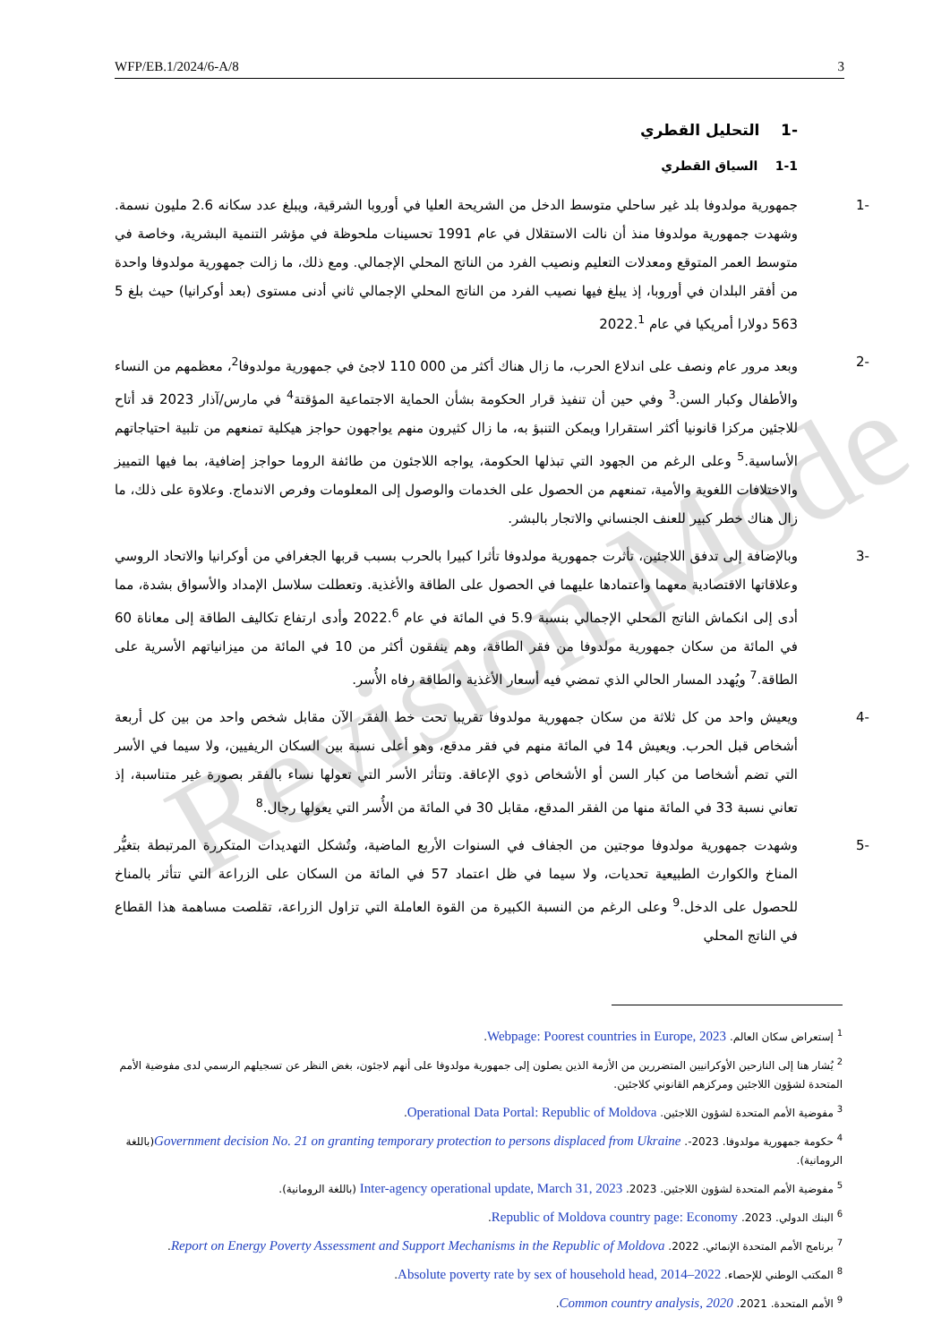Revision Mode
WFP/EB.1/2024/6-A/8 3
-1 التحليل القطري
1-1 السياق القطري
-1 جمهورية مولدوفا بلد غير ساحلي متوسط الدخل من الشريحة العليا في أوروبا الشرقية، ويبلغ عدد سكانه 2.6 مليون نسمة. وشهدت جمهورية مولدوفا منذ أن نالت الاستقلال في عام 1991 تحسينات ملحوظة في مؤشر التنمية البشرية، وخاصة في متوسط العمر المتوقع ومعدلات التعليم ونصيب الفرد من الناتج المحلي الإجمالي. ومع ذلك، ما زالت جمهورية مولدوفا واحدة من أفقر البلدان في أوروبا، إذ يبلغ فيها نصيب الفرد من الناتج المحلي الإجمالي ثاني أدنى مستوى (بعد أوكرانيا) حيث بلغ 5 563 دولارا أمريكيا في عام 2022.<sup>1</sup>
-2 وبعد مرور عام ونصف على اندلاع الحرب، ما زال هناك أكثر من 000 110 لاجئ في جمهورية مولدوفا<sup>2</sup>، معظمهم من النساء والأطفال وكبار السن.<sup>3</sup> وفي حين أن تنفيذ قرار الحكومة بشأن الحماية الاجتماعية المؤقتة<sup>4</sup> في مارس/آذار 2023 قد أتاح للاجئين مركزا قانونيا أكثر استقرارا ويمكن التنبؤ به، ما زال كثيرون منهم يواجهون حواجز هيكلية تمنعهم من تلبية احتياجاتهم الأساسية.<sup>5</sup> وعلى الرغم من الجهود التي تبذلها الحكومة، يواجه اللاجئون من طائفة الروما حواجز إضافية، بما فيها التمييز والاختلافات اللغوية والأمية، تمنعهم من الحصول على الخدمات والوصول إلى المعلومات وفرص الاندماج. وعلاوة على ذلك، ما زال هناك خطر كبير للعنف الجنساني والاتجار بالبشر.
-3 وبالإضافة إلى تدفق اللاجئين، تأثرت جمهورية مولدوفا تأثرا كبيرا بالحرب بسبب قربها الجغرافي من أوكرانيا والاتحاد الروسي وعلاقاتها الاقتصادية معهما واعتمادها عليهما في الحصول على الطاقة والأغذية. وتعطلت سلاسل الإمداد والأسواق بشدة، مما أدى إلى انكماش الناتج المحلي الإجمالي بنسبة 5.9 في المائة في عام 2022.<sup>6</sup> وأدى ارتفاع تكاليف الطاقة إلى معاناة 60 في المائة من سكان جمهورية مولدوفا من فقر الطاقة، وهم ينفقون أكثر من 10 في المائة من ميزانياتهم الأسرية على الطاقة.<sup>7</sup> ويُهدد المسار الحالي الذي تمضي فيه أسعار الأغذية والطاقة رفاه الأُسر.
-4 ويعيش واحد من كل ثلاثة من سكان جمهورية مولدوفا تقريبا تحت خط الفقر الآن مقابل شخص واحد من بين كل أربعة أشخاص قبل الحرب. ويعيش 14 في المائة منهم في فقر مدقع، وهو أعلى نسبة بين السكان الريفيين، ولا سيما في الأسر التي تضم أشخاصا من كبار السن أو الأشخاص ذوي الإعاقة. وتتأثر الأسر التي تعولها نساء بالفقر بصورة غير متناسبة، إذ تعاني نسبة 33 في المائة منها من الفقر المدقع، مقابل 30 في المائة من الأُسر التي يعولها رجال.<sup>8</sup>
-5 وشهدت جمهورية مولدوفا موجتين من الجفاف في السنوات الأربع الماضية، وتُشكل التهديدات المتكررة المرتبطة بتغيُّر المناخ والكوارث الطبيعية تحديات، ولا سيما في ظل اعتماد 57 في المائة من السكان على الزراعة التي تتأثر بالمناخ للحصول على الدخل.<sup>9</sup> وعلى الرغم من النسبة الكبيرة من القوة العاملة التي تزاول الزراعة، تقلصت مساهمة هذا القطاع في الناتج المحلي
<sup>1</sup> إستعراض سكان العالم. Webpage: Poorest countries in Europe, 2023.
<sup>2</sup> يُشار هنا إلى النازحين الأوكرانيين المتضررين من الأزمة الذين يصلون إلى جمهورية مولدوفا على أنهم لاجئون، بغض النظر عن تسجيلهم الرسمي لدى مفوضية الأمم المتحدة لشؤون اللاجئين ومركزهم القانوني كلاجئين.
<sup>3</sup> مفوضية الأمم المتحدة لشؤون اللاجئين. Operational Data Portal: Republic of Moldova.
<sup>4</sup> حكومة جمهورية مولدوفا. 2023-. Government decision No. 21 on granting temporary protection to persons displaced from Ukraine(باللغة الرومانية).
<sup>5</sup> مفوضية الأمم المتحدة لشؤون اللاجئين. 2023. Inter-agency operational update, March 31, 2023 (باللغة الرومانية).
<sup>6</sup> البنك الدولي. 2023. Republic of Moldova country page: Economy.
<sup>7</sup> برنامج الأمم المتحدة الإنمائي. 2022. Report on Energy Poverty Assessment and Support Mechanisms in the Republic of Moldova.
<sup>8</sup> المكتب الوطني للإحصاء. Absolute poverty rate by sex of household head, 2014–2022.
<sup>9</sup> الأمم المتحدة. 2021. Common country analysis, 2020.